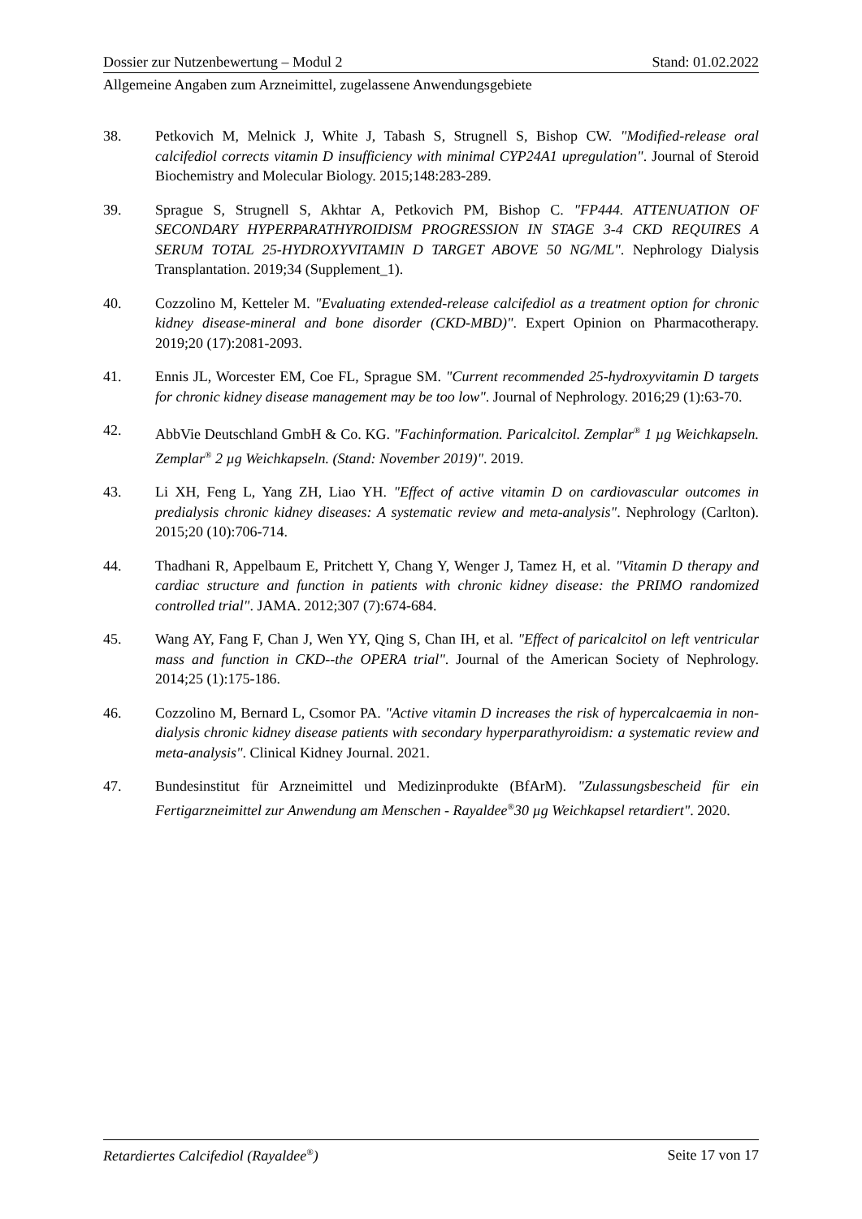Dossier zur Nutzenbewertung – Modul 2 Stand: 01.02.2022
Allgemeine Angaben zum Arzneimittel, zugelassene Anwendungsgebiete
38. Petkovich M, Melnick J, White J, Tabash S, Strugnell S, Bishop CW. "Modified-release oral calcifediol corrects vitamin D insufficiency with minimal CYP24A1 upregulation". Journal of Steroid Biochemistry and Molecular Biology. 2015;148:283-289.
39. Sprague S, Strugnell S, Akhtar A, Petkovich PM, Bishop C. "FP444. ATTENUATION OF SECONDARY HYPERPARATHYROIDISM PROGRESSION IN STAGE 3-4 CKD REQUIRES A SERUM TOTAL 25-HYDROXYVITAMIN D TARGET ABOVE 50 NG/ML". Nephrology Dialysis Transplantation. 2019;34 (Supplement_1).
40. Cozzolino M, Ketteler M. "Evaluating extended-release calcifediol as a treatment option for chronic kidney disease-mineral and bone disorder (CKD-MBD)". Expert Opinion on Pharmacotherapy. 2019;20 (17):2081-2093.
41. Ennis JL, Worcester EM, Coe FL, Sprague SM. "Current recommended 25-hydroxyvitamin D targets for chronic kidney disease management may be too low". Journal of Nephrology. 2016;29 (1):63-70.
42. AbbVie Deutschland GmbH & Co. KG. "Fachinformation. Paricalcitol. Zemplar<sup>®</sup> 1 µg Weichkapseln. Zemplar<sup>®</sup> 2 µg Weichkapseln. (Stand: November 2019)". 2019.
43. Li XH, Feng L, Yang ZH, Liao YH. "Effect of active vitamin D on cardiovascular outcomes in predialysis chronic kidney diseases: A systematic review and meta-analysis". Nephrology (Carlton). 2015;20 (10):706-714.
44. Thadhani R, Appelbaum E, Pritchett Y, Chang Y, Wenger J, Tamez H, et al. "Vitamin D therapy and cardiac structure and function in patients with chronic kidney disease: the PRIMO randomized controlled trial". JAMA. 2012;307 (7):674-684.
45. Wang AY, Fang F, Chan J, Wen YY, Qing S, Chan IH, et al. "Effect of paricalcitol on left ventricular mass and function in CKD--the OPERA trial". Journal of the American Society of Nephrology. 2014;25 (1):175-186.
46. Cozzolino M, Bernard L, Csomor PA. "Active vitamin D increases the risk of hypercalcaemia in non-dialysis chronic kidney disease patients with secondary hyperparathyroidism: a systematic review and meta-analysis". Clinical Kidney Journal. 2021.
47. Bundesinstitut für Arzneimittel und Medizinprodukte (BfArM). "Zulassungsbescheid für ein Fertigarzneimittel zur Anwendung am Menschen - Rayaldee<sup>®</sup>30 µg Weichkapsel retardiert". 2020.
Retardiertes Calcifediol (Rayaldee<sup>®</sup>) Seite 17 von 17